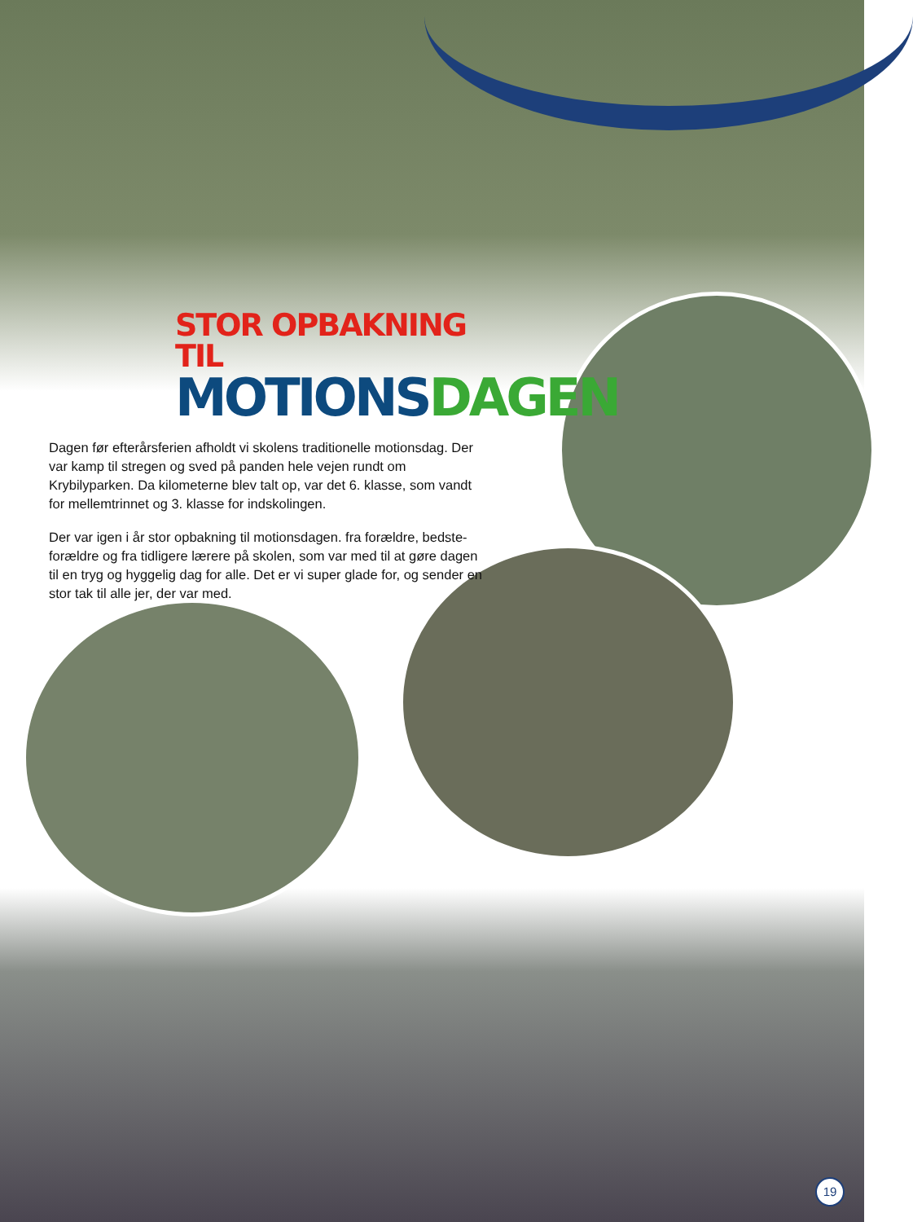STOR OPBAKNING TIL
MOTIONS DAGEN
Dagen før efterårsferien afholdt vi skolens traditionelle motionsdag. Der var kamp til stregen og sved på panden hele vejen rundt om Krybilyparken. Da kilometerne blev talt op, var det 6. klasse, som vandt for mellemtrinnet og 3. klasse for indskolingen.
Der var igen i år stor opbakning til motionsdagen. fra forældre, bedste-forældre og fra tidligere lærere på skolen, som var med til at gøre dagen til en tryg og hyggelig dag for alle. Det er vi super glade for, og sender en stor tak til alle jer, der var med.
19